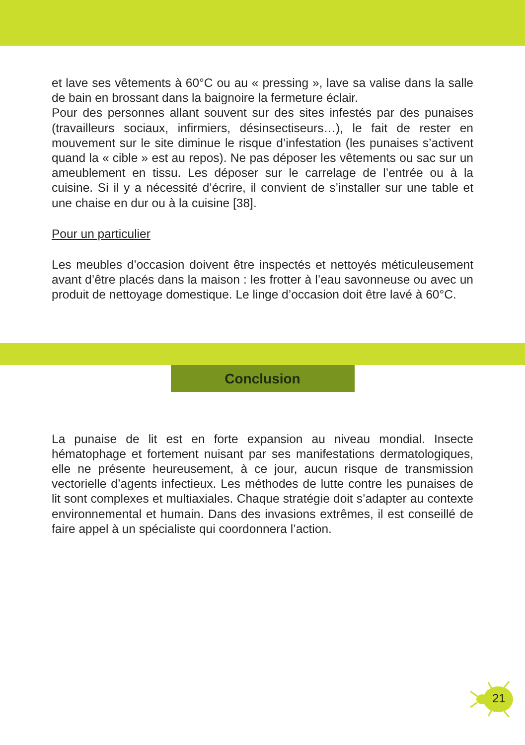et lave ses vêtements à 60°C ou au « pressing », lave sa valise dans la salle de bain en brossant dans la baignoire la fermeture éclair.
Pour des personnes allant souvent sur des sites infestés par des punaises (travailleurs sociaux, infirmiers, désinsectiseurs…), le fait de rester en mouvement sur le site diminue le risque d’infestation (les punaises s’activent quand la « cible » est au repos). Ne pas déposer les vêtements ou sac sur un ameublement en tissu. Les déposer sur le carrelage de l’entrée ou à la cuisine. Si il y a nécessité d’écrire, il convient de s’installer sur une table et une chaise en dur ou à la cuisine [38].
Pour un particulier
Les meubles d’occasion doivent être inspectés et nettoyés méticuleusement avant d’être placés dans la maison : les frotter à l’eau savonneuse ou avec un produit de nettoyage domestique. Le linge d’occasion doit être lavé à 60°C.
Conclusion
La punaise de lit est en forte expansion au niveau mondial. Insecte hématophage et fortement nuisant par ses manifestations dermatologiques, elle ne présente heureusement, à ce jour, aucun risque de transmission vectorielle d’agents infectieux. Les méthodes de lutte contre les punaises de lit sont complexes et multiaxiales. Chaque stratégie doit s’adapter au contexte environnemental et humain. Dans des invasions extrêmes, il est conseillé de faire appel à un spécialiste qui coordonnera l’action.
21